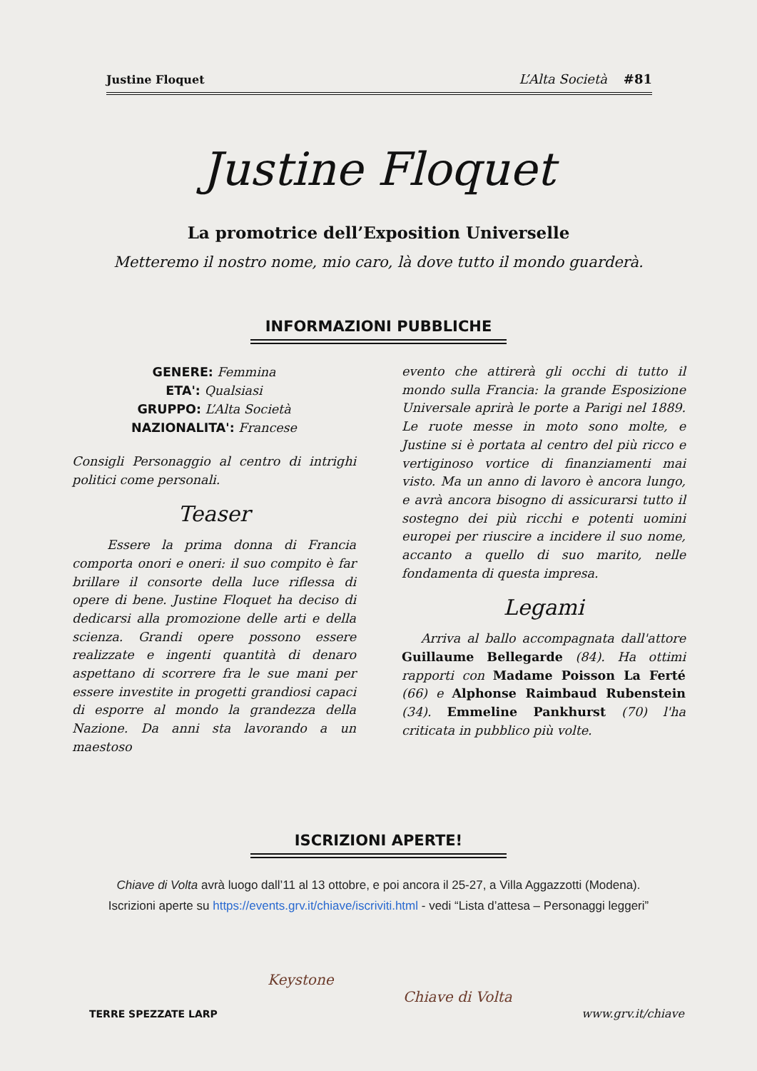Justine Floquet L’Alta Società #81
Justine Floquet
La promotrice dell’Exposition Universelle
Metteremo il nostro nome, mio caro, là dove tutto il mondo guarderà.
INFORMAZIONI PUBBLICHE
GENERE: Femmina
ETA': Qualsiasi
GRUPPO: L’Alta Società
NAZIONALITA': Francese
Consigli Personaggio al centro di intrighi politici come personali.
Teaser
Essere la prima donna di Francia comporta onori e oneri: il suo compito è far brillare il consorte della luce riflessa di opere di bene. Justine Floquet ha deciso di dedicarsi alla promozione delle arti e della scienza. Grandi opere possono essere realizzate e ingenti quantità di denaro aspettano di scorrere fra le sue mani per essere investite in progetti grandiosi capaci di esporre al mondo la grandezza della Nazione. Da anni sta lavorando a un maestoso
evento che attirerà gli occhi di tutto il mondo sulla Francia: la grande Esposizione Universale aprirà le porte a Parigi nel 1889. Le ruote messe in moto sono molte, e Justine si è portata al centro del più ricco e vertiginoso vortice di finanziamenti mai visto. Ma un anno di lavoro è ancora lungo, e avrà ancora bisogno di assicurarsi tutto il sostegno dei più ricchi e potenti uomini europei per riuscire a incidere il suo nome, accanto a quello di suo marito, nelle fondamenta di questa impresa.
Legami
Arriva al ballo accompagnata dall'attore Guillaume Bellegarde (84). Ha ottimi rapporti con Madame Poisson La Ferté (66) e Alphonse Raimbaud Rubenstein (34). Emmeline Pankhurst (70) l'ha criticata in pubblico più volte.
ISCRIZIONI APERTE!
Chiave di Volta avrà luogo dall’11 al 13 ottobre, e poi ancora il 25-27, a Villa Aggazzotti (Modena).
Iscrizioni aperte su https://events.grv.it/chiave/iscriviti.html - vedi “Lista d’attesa – Personaggi leggeri”
TERRE SPEZZATE LARP
Keystone
Chiave di Volta
www.grv.it/chiave